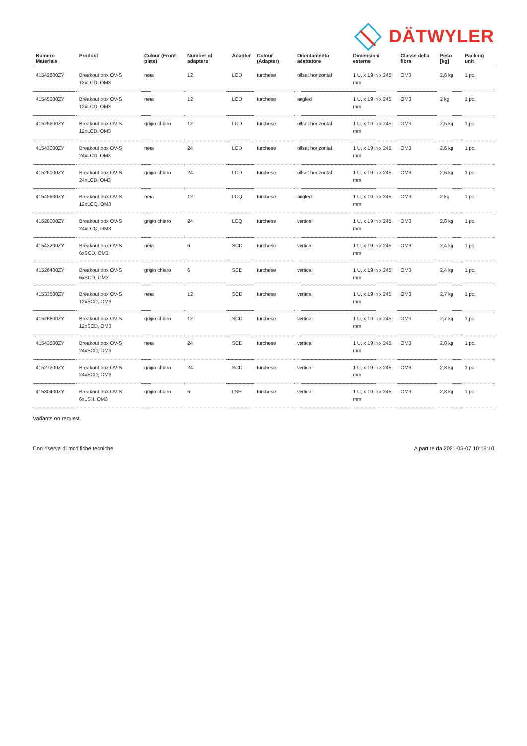DÄTWYLER
| Numero Materiale | Product | Colour (Front-plate) | Number of adapters | Adapter | Colour (Adapter) | Orientamento adattatore | Dimensioni esterne | Classe della fibra | Peso [kg] | Packing unit |
| --- | --- | --- | --- | --- | --- | --- | --- | --- | --- | --- |
| 41542800ZY | Breakout box OV-S 12xLCD, OM3 | nera | 12 | LCD | turchese | offset horizontal | 1 U, x 19 in x 245 mm | OM3 | 2,6 kg | 1 pc. |
| 41545000ZY | Breakout box OV-S 12xLCD, OM3 | nera | 12 | LCD | turchese | angled | 1 U, x 19 in x 245 mm | OM3 | 2 kg | 1 pc. |
| 41525600ZY | Breakout box OV-S 12xLCD, OM3 | grigio chiaro | 12 | LCD | turchese | offset horizontal | 1 U, x 19 in x 245 mm | OM3 | 2,6 kg | 1 pc. |
| 41543000ZY | Breakout box OV-S 24xLCD, OM3 | nera | 24 | LCD | turchese | offset horizontal | 1 U, x 19 in x 245 mm | OM3 | 2,6 kg | 1 pc. |
| 41526000ZY | Breakout box OV-S 24xLCD, OM3 | grigio chiaro | 24 | LCD | turchese | offset horizontal | 1 U, x 19 in x 245 mm | OM3 | 2,6 kg | 1 pc. |
| 41545600ZY | Breakout box OV-S 12xLCQ, OM3 | nera | 12 | LCQ | turchese | angled | 1 U, x 19 in x 245 mm | OM3 | 2 kg | 1 pc. |
| 41528000ZY | Breakout box OV-S 24xLCQ, OM3 | grigio chiaro | 24 | LCQ | turchese | vertical | 1 U, x 19 in x 245 mm | OM3 | 2,8 kg | 1 pc. |
| 41543200ZY | Breakout box OV-S 6xSCD, OM3 | nera | 6 | SCD | turchese | vertical | 1 U, x 19 in x 245 mm | OM3 | 2,4 kg | 1 pc. |
| 41526400ZY | Breakout box OV-S 6xSCD, OM3 | grigio chiaro | 6 | SCD | turchese | vertical | 1 U, x 19 in x 245 mm | OM3 | 2,4 kg | 1 pc. |
| 41533500ZY | Breakout box OV-S 12xSCD, OM3 | nera | 12 | SCD | turchese | vertical | 1 U, x 19 in x 245 mm | OM3 | 2,7 kg | 1 pc. |
| 41526800ZY | Breakout box OV-S 12xSCD, OM3 | grigio chiaro | 12 | SCD | turchese | vertical | 1 U, x 19 in x 245 mm | OM3 | 2,7 kg | 1 pc. |
| 41543500ZY | Breakout box OV-S 24xSCD, OM3 | nera | 24 | SCD | turchese | vertical | 1 U, x 19 in x 245 mm | OM3 | 2,8 kg | 1 pc. |
| 41527200ZY | Breakout box OV-S 24xSCD, OM3 | grigio chiaro | 24 | SCD | turchese | vertical | 1 U, x 19 in x 245 mm | OM3 | 2,8 kg | 1 pc. |
| 41530400ZY | Breakout box OV-S 6xLSH, OM3 | grigio chiaro | 6 | LSH | turchese | vertical | 1 U, x 19 in x 245 mm | OM3 | 2,8 kg | 1 pc. |
Variants on request.
Con riserva di modifiche tecniche A partire da 2021-05-07 10:19:10